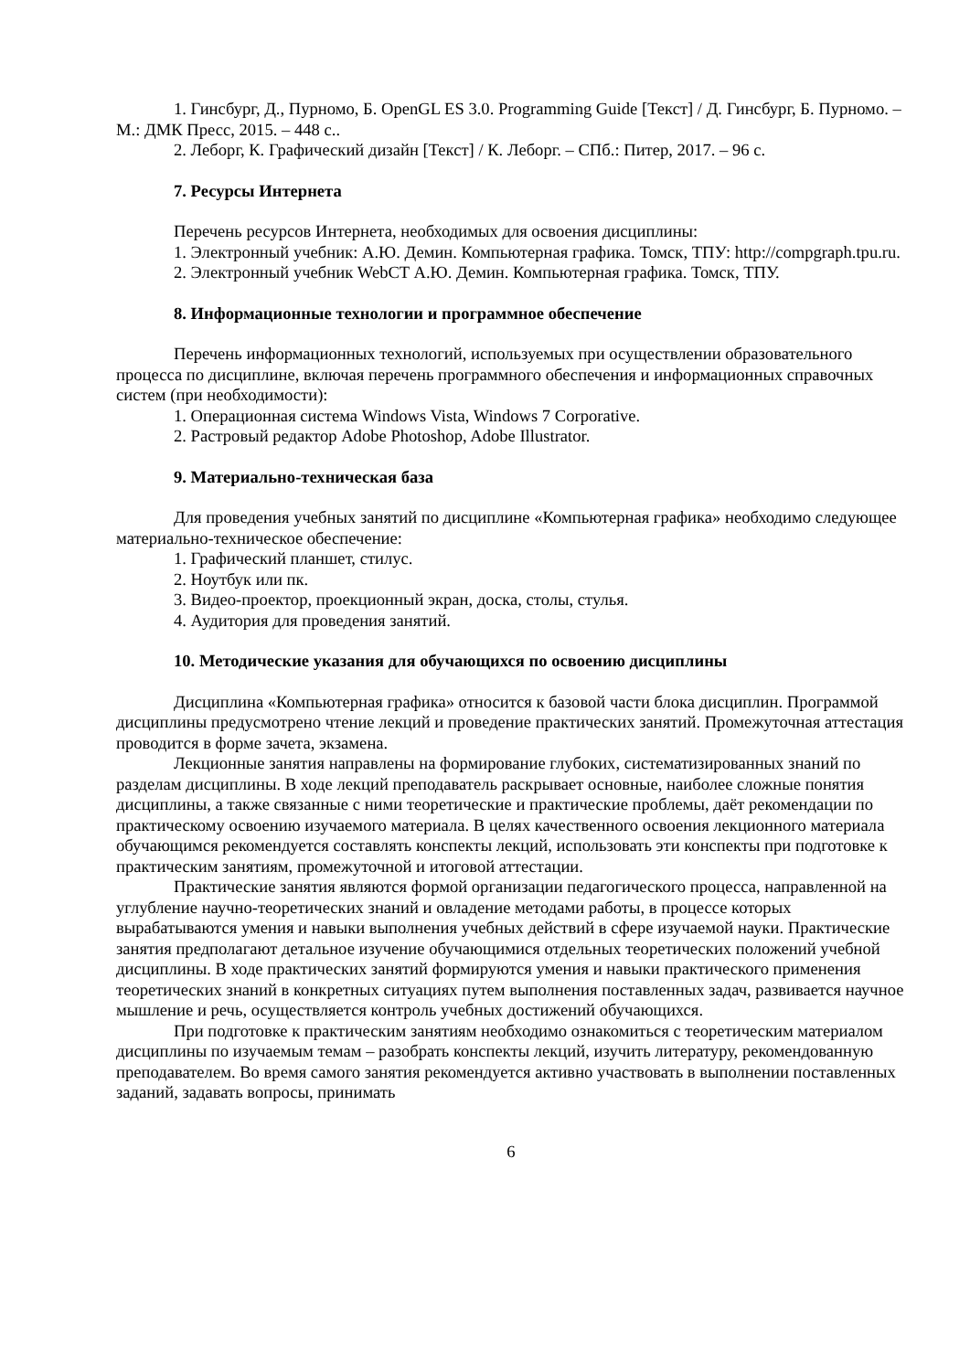1. Гинсбург, Д., Пурномо, Б. OpenGL ES 3.0. Programming Guide [Текст] / Д. Гинсбург, Б. Пурномо. – М.: ДМК Пресс, 2015. – 448 с..
2. Леборг, К. Графический дизайн [Текст] / К. Леборг. – СПб.: Питер, 2017. – 96 с.
7. Ресурсы Интернета
Перечень ресурсов Интернета, необходимых для освоения дисциплины:
1. Электронный учебник: А.Ю. Демин. Компьютерная графика. Томск, ТПУ: http://compgraph.tpu.ru.
2. Электронный учебник WebCT А.Ю. Демин. Компьютерная графика. Томск, ТПУ.
8. Информационные технологии и программное обеспечение
Перечень информационных технологий, используемых при осуществлении образовательного процесса по дисциплине, включая перечень программного обеспечения и информационных справочных систем (при необходимости):
1. Операционная система Windows Vista, Windows 7 Corporative.
2. Растровый редактор Adobe Photoshop, Adobe Illustrator.
9. Материально-техническая база
Для проведения учебных занятий по дисциплине «Компьютерная графика» необходимо следующее материально-техническое обеспечение:
1. Графический планшет, стилус.
2. Ноутбук или пк.
3. Видео-проектор, проекционный экран, доска, столы, стулья.
4. Аудитория для проведения занятий.
10. Методические указания для обучающихся по освоению дисциплины
Дисциплина «Компьютерная графика» относится к базовой части блока дисциплин. Программой дисциплины предусмотрено чтение лекций и проведение практических занятий. Промежуточная аттестация проводится в форме зачета, экзамена.
Лекционные занятия направлены на формирование глубоких, систематизированных знаний по разделам дисциплины. В ходе лекций преподаватель раскрывает основные, наиболее сложные понятия дисциплины, а также связанные с ними теоретические и практические проблемы, даёт рекомендации по практическому освоению изучаемого материала. В целях качественного освоения лекционного материала обучающимся рекомендуется составлять конспекты лекций, использовать эти конспекты при подготовке к практическим занятиям, промежуточной и итоговой аттестации.
Практические занятия являются формой организации педагогического процесса, направленной на углубление научно-теоретических знаний и овладение методами работы, в процессе которых вырабатываются умения и навыки выполнения учебных действий в сфере изучаемой науки. Практические занятия предполагают детальное изучение обучающимися отдельных теоретических положений учебной дисциплины. В ходе практических занятий формируются умения и навыки практического применения теоретических знаний в конкретных ситуациях путем выполнения поставленных задач, развивается научное мышление и речь, осуществляется контроль учебных достижений обучающихся.
При подготовке к практическим занятиям необходимо ознакомиться с теоретическим материалом дисциплины по изучаемым темам – разобрать конспекты лекций, изучить литературу, рекомендованную преподавателем. Во время самого занятия рекомендуется активно участвовать в выполнении поставленных заданий, задавать вопросы, принимать
6